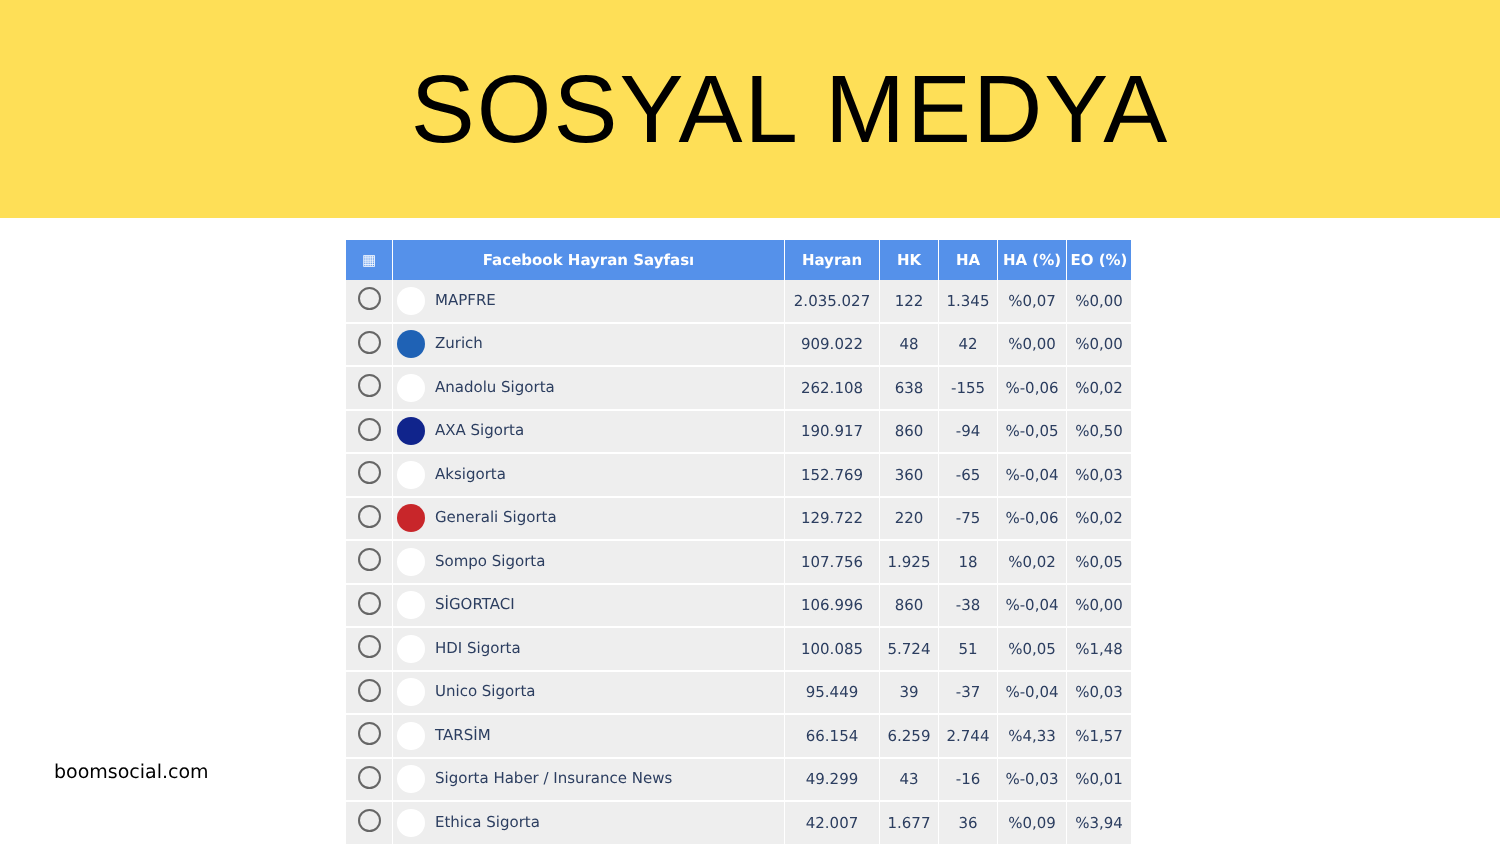SOSYAL MEDYA
| ▦ | Facebook Hayran Sayfası | Hayran | HK | HA | HA (%) | EO (%) |
| --- | --- | --- | --- | --- | --- | --- |
| | MAPFRE | 2.035.027 | 122 | 1.345 | %0,07 | %0,00 |
| | Zurich | 909.022 | 48 | 42 | %0,00 | %0,00 |
| | Anadolu Sigorta | 262.108 | 638 | -155 | %-0,06 | %0,02 |
| | AXA Sigorta | 190.917 | 860 | -94 | %-0,05 | %0,50 |
| | Aksigorta | 152.769 | 360 | -65 | %-0,04 | %0,03 |
| | Generali Sigorta | 129.722 | 220 | -75 | %-0,06 | %0,02 |
| | Sompo Sigorta | 107.756 | 1.925 | 18 | %0,02 | %0,05 |
| | SİGORTACI | 106.996 | 860 | -38 | %-0,04 | %0,00 |
| | HDI Sigorta | 100.085 | 5.724 | 51 | %0,05 | %1,48 |
| | Unico Sigorta | 95.449 | 39 | -37 | %-0,04 | %0,03 |
| | TARSİM | 66.154 | 6.259 | 2.744 | %4,33 | %1,57 |
| | Sigorta Haber / Insurance News | 49.299 | 43 | -16 | %-0,03 | %0,01 |
| | Ethica Sigorta | 42.007 | 1.677 | 36 | %0,09 | %3,94 |
boomsocial.com